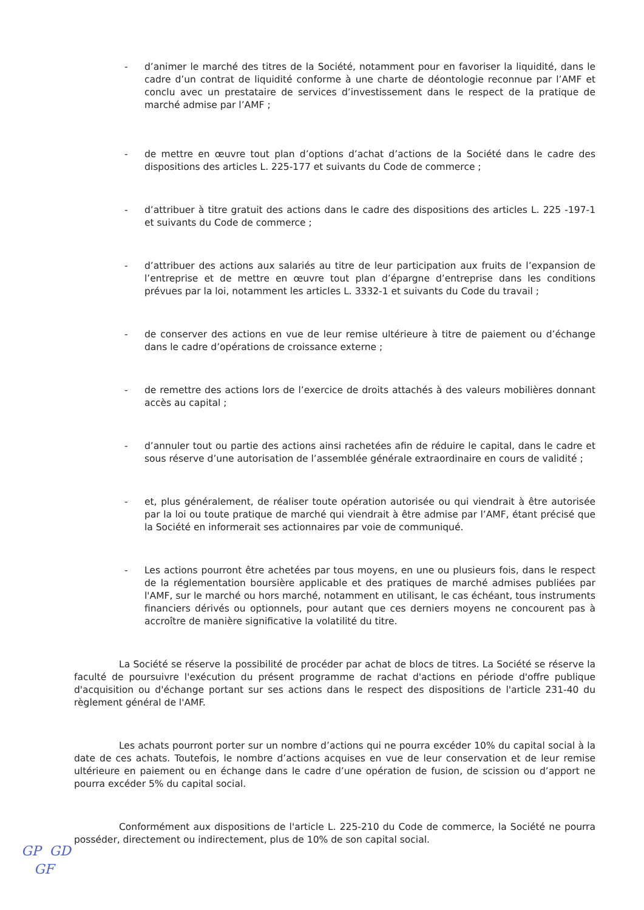- d’animer le marché des titres de la Société, notamment pour en favoriser la liquidité, dans le cadre d’un contrat de liquidité conforme à une charte de déontologie reconnue par l’AMF et conclu avec un prestataire de services d’investissement dans le respect de la pratique de marché admise par l’AMF ;
- de mettre en œuvre tout plan d’options d’achat d’actions de la Société dans le cadre des dispositions des articles L. 225-177 et suivants du Code de commerce ;
- d’attribuer à titre gratuit des actions dans le cadre des dispositions des articles L. 225 -197-1 et suivants du Code de commerce ;
- d’attribuer des actions aux salariés au titre de leur participation aux fruits de l’expansion de l’entreprise et de mettre en œuvre tout plan d’épargne d’entreprise dans les conditions prévues par la loi, notamment les articles L. 3332-1 et suivants du Code du travail ;
- de conserver des actions en vue de leur remise ultérieure à titre de paiement ou d’échange dans le cadre d’opérations de croissance externe ;
- de remettre des actions lors de l’exercice de droits attachés à des valeurs mobilières donnant accès au capital ;
- d’annuler tout ou partie des actions ainsi rachetées afin de réduire le capital, dans le cadre et sous réserve d’une autorisation de l’assemblée générale extraordinaire en cours de validité ;
- et, plus généralement, de réaliser toute opération autorisée ou qui viendrait à être autorisée par la loi ou toute pratique de marché qui viendrait à être admise par l’AMF, étant précisé que la Société en informerait ses actionnaires par voie de communiqué.
- Les actions pourront être achetées par tous moyens, en une ou plusieurs fois, dans le respect de la réglementation boursière applicable et des pratiques de marché admises publiées par l'AMF, sur le marché ou hors marché, notamment en utilisant, le cas échéant, tous instruments financiers dérivés ou optionnels, pour autant que ces derniers moyens ne concourent pas à accroître de manière significative la volatilité du titre.
La Société se réserve la possibilité de procéder par achat de blocs de titres. La Société se réserve la faculté de poursuivre l'exécution du présent programme de rachat d'actions en période d'offre publique d'acquisition ou d'échange portant sur ses actions dans le respect des dispositions de l'article 231-40 du règlement général de l'AMF.
Les achats pourront porter sur un nombre d’actions qui ne pourra excéder 10% du capital social à la date de ces achats. Toutefois, le nombre d’actions acquises en vue de leur conservation et de leur remise ultérieure en paiement ou en échange dans le cadre d’une opération de fusion, de scission ou d’apport ne pourra excéder 5% du capital social.
Conformément aux dispositions de l'article L. 225-210 du Code de commerce, la Société ne pourra posséder, directement ou indirectement, plus de 10% de son capital social.
GP GD
GF